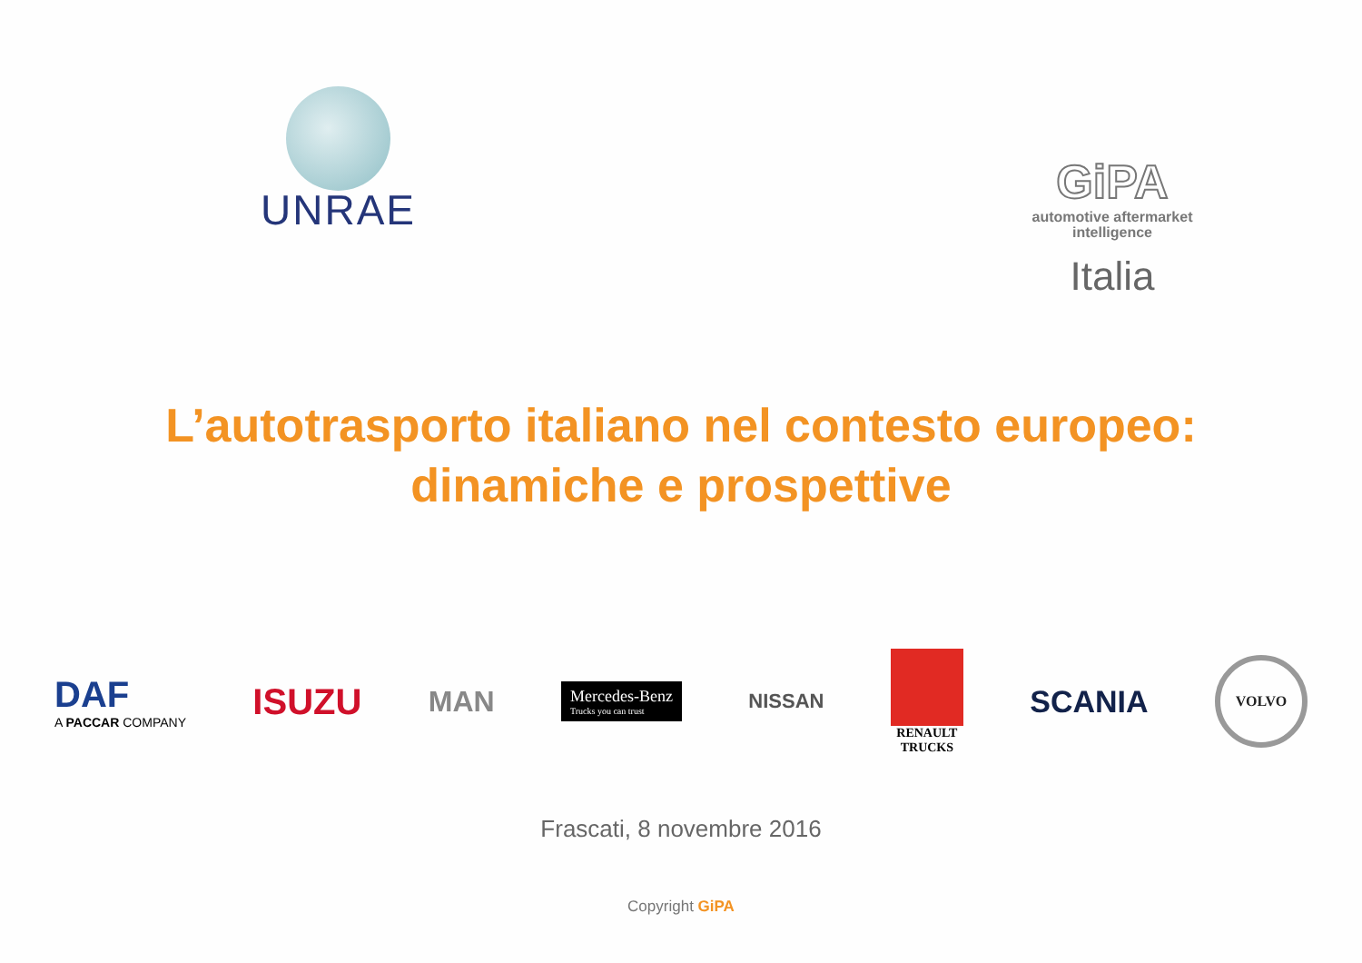UNRAE
GiPA
automotive aftermarket
intelligence
Italia
L’autotrasporto italiano nel contesto europeo:
dinamiche e prospettive
DAF
A PACCAR COMPANY
ISUZU
MAN
Mercedes-Benz
Trucks you can trust
NISSAN
RENAULT
TRUCKS
SCANIA
VOLVO
Frascati, 8 novembre 2016
Copyright GiPA